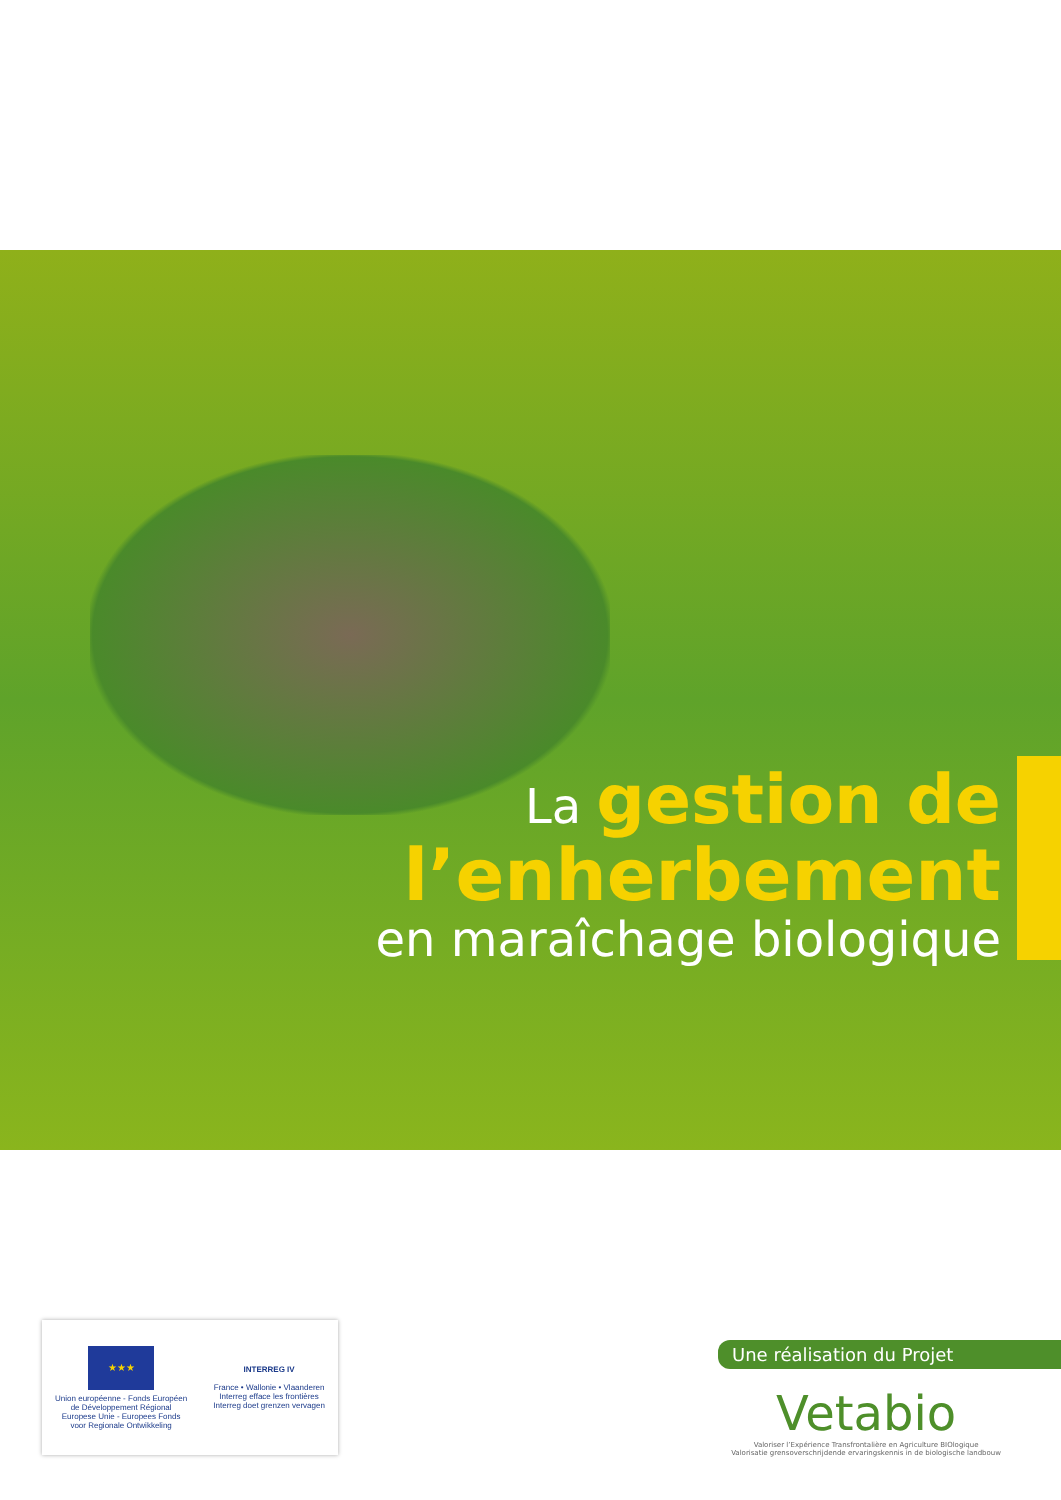La gestion de
l’enherbement
en maraîchage biologique
★★★
Union européenne - Fonds Européen
de Développement Régional
Europese Unie - Europees Fonds
voor Regionale Ontwikkeling
INTERREG IV
France • Wallonie • Vlaanderen
Interreg efface les frontières
Interreg doet grenzen vervagen
Une réalisation du Projet
Vetabio
Valoriser l’Expérience Transfrontalière en Agriculture BIOlogique
Valorisatie grensoverschrijdende ervaringskennis in de biologische landbouw